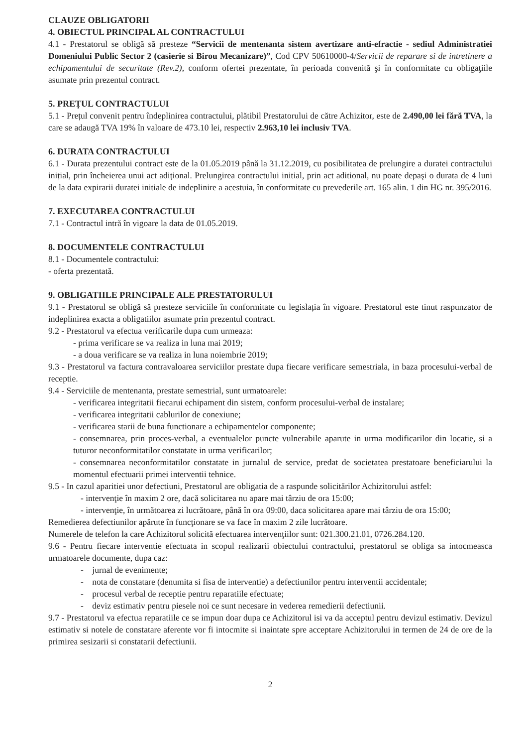CLAUZE OBLIGATORII
4. OBIECTUL PRINCIPAL AL CONTRACTULUI
4.1 - Prestatorul se obligă să presteze “Servicii de mentenanta sistem avertizare anti-efractie - sediul Administratiei Domeniului Public Sector 2 (casierie si Birou Mecanizare)”, Cod CPV 50610000-4/Servicii de reparare si de intretinere a echipamentului de securitate (Rev.2), conform ofertei prezentate, în perioada convenită şi în conformitate cu obligaţiile asumate prin prezentul contract.
5. PREȚUL CONTRACTULUI
5.1 - Prețul convenit pentru îndeplinirea contractului, plătibil Prestatorului de către Achizitor, este de 2.490,00 lei fără TVA, la care se adaugă TVA 19% în valoare de 473.10 lei, respectiv 2.963,10 lei inclusiv TVA.
6. DURATA CONTRACTULUI
6.1 - Durata prezentului contract este de la 01.05.2019 până la 31.12.2019, cu posibilitatea de prelungire a duratei contractului inițial, prin încheierea unui act adițional. Prelungirea contractului initial, prin act aditional, nu poate depaşi o durata de 4 luni de la data expirarii duratei initiale de indeplinire a acestuia, în conformitate cu prevederile art. 165 alin. 1 din HG nr. 395/2016.
7. EXECUTAREA CONTRACTULUI
7.1 - Contractul intră în vigoare la data de 01.05.2019.
8. DOCUMENTELE CONTRACTULUI
8.1 - Documentele contractului:
- oferta prezentată.
9. OBLIGATIILE PRINCIPALE ALE PRESTATORULUI
9.1 - Prestatorul se obligă să presteze serviciile în conformitate cu legislația în vigoare. Prestatorul este tinut raspunzator de indeplinirea exacta a obligatiilor asumate prin prezentul contract.
9.2 - Prestatorul va efectua verificarile dupa cum urmeaza:
- prima verificare se va realiza in luna mai 2019;
- a doua verificare se va realiza in luna noiembrie 2019;
9.3 - Prestatorul va factura contravaloarea serviciilor prestate dupa fiecare verificare semestriala, in baza procesului-verbal de receptie.
9.4 - Serviciile de mentenanta, prestate semestrial, sunt urmatoarele:
- verificarea integritatii fiecarui echipament din sistem, conform procesului-verbal de instalare;
- verificarea integritatii cablurilor de conexiune;
- verificarea starii de buna functionare a echipamentelor componente;
- consemnarea, prin proces-verbal, a eventualelor puncte vulnerabile aparute in urma modificarilor din locatie, si a tuturor neconformitatilor constatate in urma verificarilor;
- consemnarea neconformitatilor constatate in jurnalul de service, predat de societatea prestatoare beneficiarului la momentul efectuarii primei interventii tehnice.
9.5 - In cazul aparitiei unor defectiuni, Prestatorul are obligatia de a raspunde solicitărilor Achizitorului astfel:
- intervenţie în maxim 2 ore, dacă solicitarea nu apare mai târziu de ora 15:00;
- intervenţie, în următoarea zi lucrătoare, până în ora 09:00, daca solicitarea apare mai târziu de ora 15:00;
Remedierea defectiunilor apărute în funcţionare se va face în maxim 2 zile lucrătoare.
Numerele de telefon la care Achizitorul solicită efectuarea intervenţiilor sunt: 021.300.21.01, 0726.284.120.
9.6 - Pentru fiecare interventie efectuata in scopul realizarii obiectului contractului, prestatorul se obliga sa intocmeasca urmatoarele documente, dupa caz:
- jurnal de evenimente;
- nota de constatare (denumita si fisa de interventie) a defectiunilor pentru interventii accidentale;
- procesul verbal de receptie pentru reparatiile efectuate;
- deviz estimativ pentru piesele noi ce sunt necesare in vederea remedierii defectiunii.
9.7 - Prestatorul va efectua reparatiile ce se impun doar dupa ce Achizitorul isi va da acceptul pentru devizul estimativ. Devizul estimativ si notele de constatare aferente vor fi intocmite si inaintate spre acceptare Achizitorului in termen de 24 de ore de la primirea sesizarii si constatarii defectiunii.
2